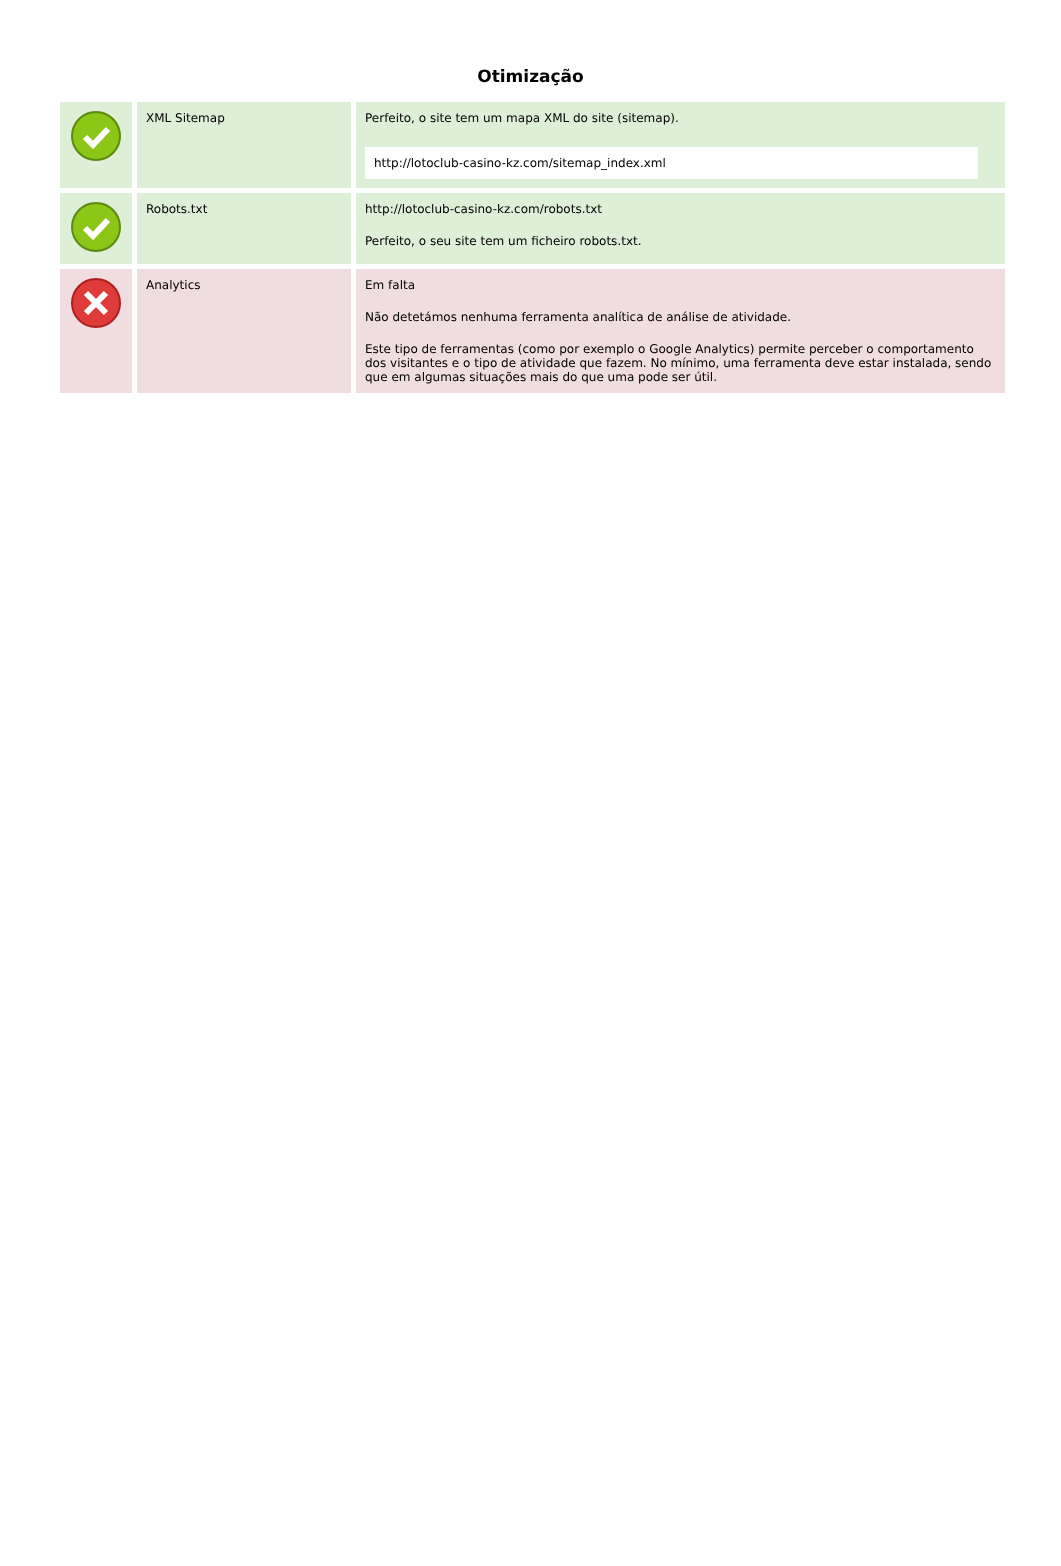Otimização
| | XML Sitemap | Perfeito, o site tem um mapa XML do site (sitemap). http://lotoclub-casino-kz.com/sitemap_index.xml |
| | Robots.txt | http://lotoclub-casino-kz.com/robots.txt Perfeito, o seu site tem um ficheiro robots.txt. |
| | Analytics | Em falta Não detetámos nenhuma ferramenta analítica de análise de atividade. Este tipo de ferramentas (como por exemplo o Google Analytics) permite perceber o comportamento dos visitantes e o tipo de atividade que fazem. No mínimo, uma ferramenta deve estar instalada, sendo que em algumas situações mais do que uma pode ser útil. |